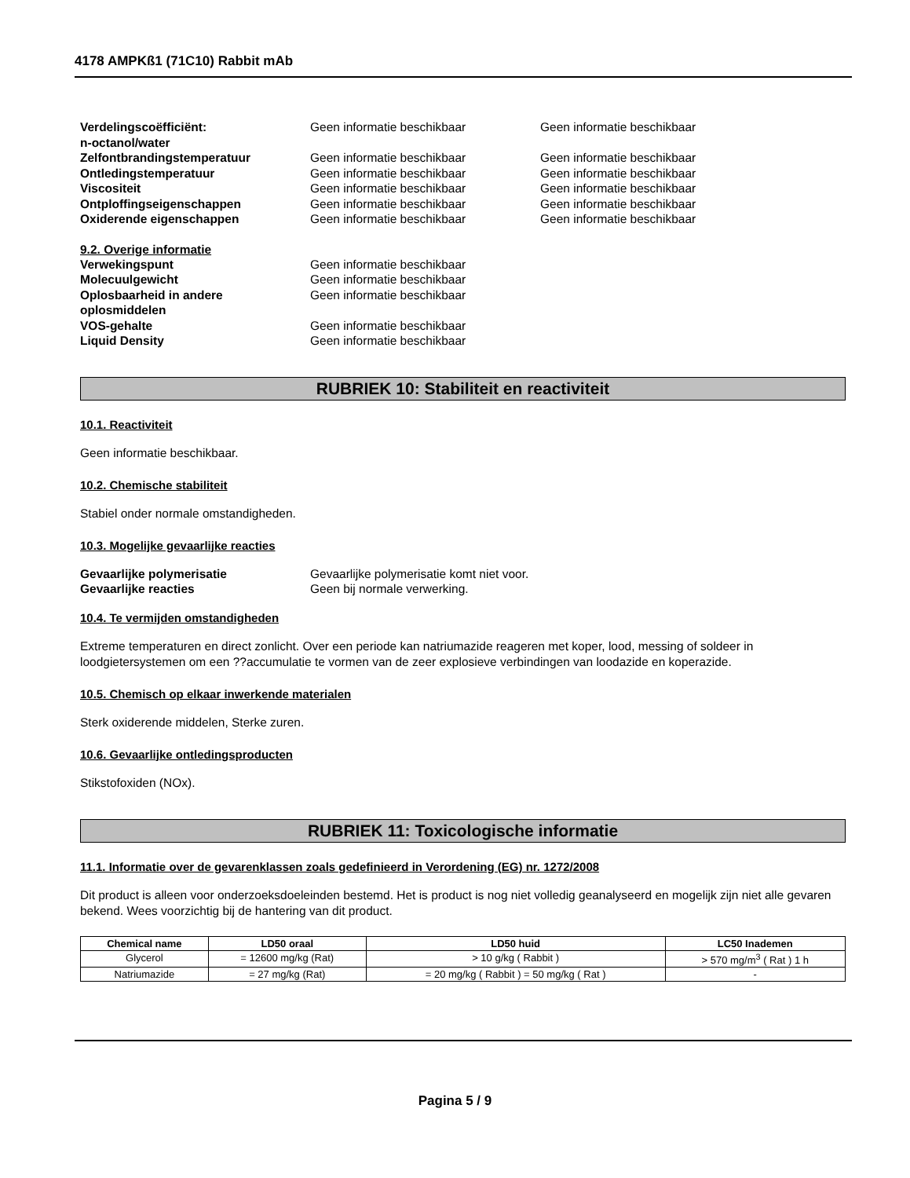4178 AMPKß1 (71C10) Rabbit mAb
Verdelingscoëfficiënt:
n-octanol/water
Geen informatie beschikbaar Geen informatie beschikbaar
Zelfontbrandingstemperatuur Geen informatie beschikbaar Geen informatie beschikbaar
Ontledingstemperatuur Geen informatie beschikbaar Geen informatie beschikbaar
Viscositeit Geen informatie beschikbaar Geen informatie beschikbaar
Ontploffingseigenschappen Geen informatie beschikbaar Geen informatie beschikbaar
Oxiderende eigenschappen Geen informatie beschikbaar Geen informatie beschikbaar
9.2. Overige informatie
Verwekingspunt Geen informatie beschikbaar
Molecuulgewicht Geen informatie beschikbaar
Oplosbaarheid in andere
oplosmiddelen
Geen informatie beschikbaar
VOS-gehalte Geen informatie beschikbaar
Liquid Density Geen informatie beschikbaar
RUBRIEK 10: Stabiliteit en reactiviteit
10.1. Reactiviteit
Geen informatie beschikbaar.
10.2. Chemische stabiliteit
Stabiel onder normale omstandigheden.
10.3. Mogelijke gevaarlijke reacties
Gevaarlijke polymerisatie Gevaarlijke polymerisatie komt niet voor.
Gevaarlijke reacties Geen bij normale verwerking.
10.4. Te vermijden omstandigheden
Extreme temperaturen en direct zonlicht. Over een periode kan natriumazide reageren met koper, lood, messing of soldeer in loodgietersystemen om een ??accumulatie te vormen van de zeer explosieve verbindingen van loodazide en koperazide.
10.5. Chemisch op elkaar inwerkende materialen
Sterk oxiderende middelen, Sterke zuren.
10.6. Gevaarlijke ontledingsproducten
Stikstofoxiden (NOx).
RUBRIEK 11: Toxicologische informatie
11.1. Informatie over de gevarenklassen zoals gedefinieerd in Verordening (EG) nr. 1272/2008
Dit product is alleen voor onderzoeksdoeleinden bestemd. Het is product is nog niet volledig geanalyseerd en mogelijk zijn niet alle gevaren bekend. Wees voorzichtig bij de hantering van dit product.
| Chemical name | LD50 oraal | LD50 huid | LC50 Inademen |
| --- | --- | --- | --- |
| Glycerol | = 12600 mg/kg (Rat) | > 10 g/kg ( Rabbit ) | > 570 mg/m<sup>3</sup> ( Rat ) 1 h |
| Natriumazide | = 27 mg/kg (Rat) | = 20 mg/kg ( Rabbit ) = 50 mg/kg ( Rat ) | - |
Pagina 5 / 9